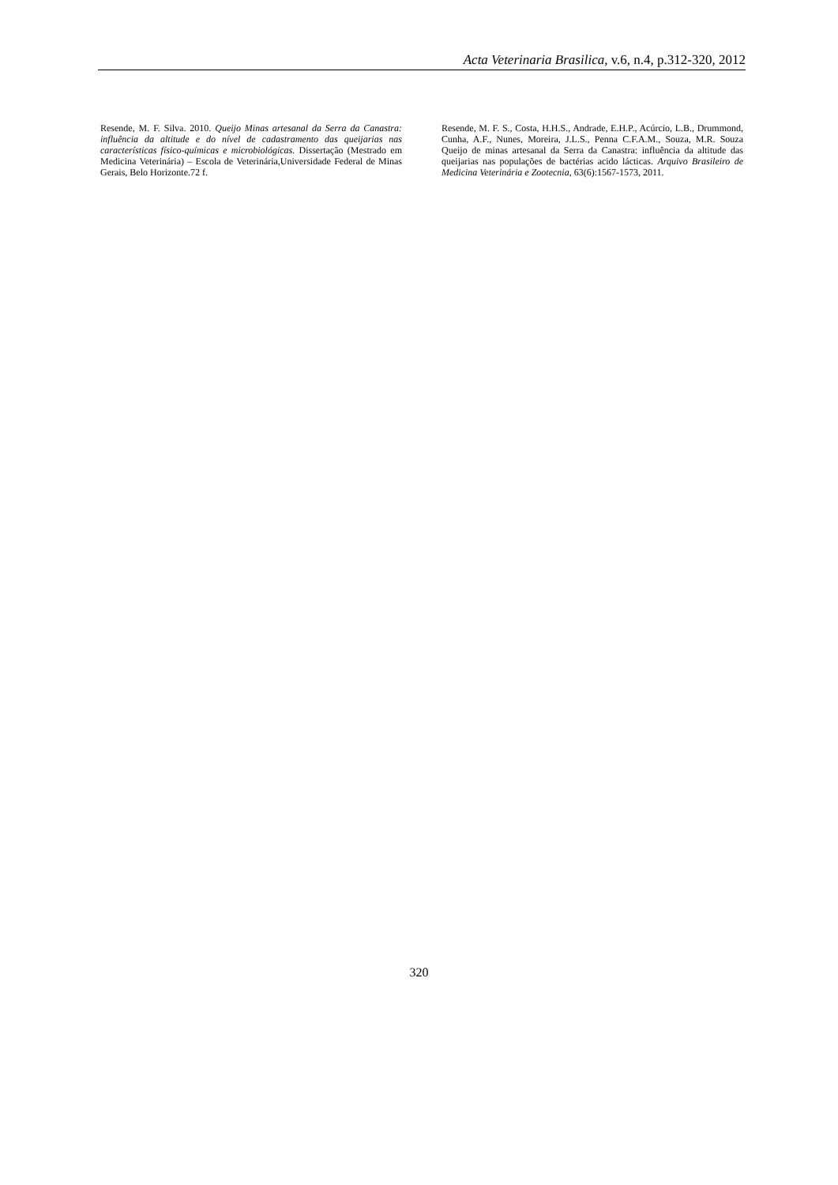Acta Veterinaria Brasilica, v.6, n.4, p.312-320, 2012
Resende, M. F. Silva. 2010. Queijo Minas artesanal da Serra da Canastra: influência da altitude e do nível de cadastramento das queijarias nas características físico-químicas e microbiológicas. Dissertação (Mestrado em Medicina Veterinária) – Escola de Veterinária,Universidade Federal de Minas Gerais, Belo Horizonte.72 f.
Resende, M. F. S., Costa, H.H.S., Andrade, E.H.P., Acúrcio, L.B., Drummond, Cunha, A.F., Nunes, Moreira, J.L.S., Penna C.F.A.M., Souza, M.R. Souza Queijo de minas artesanal da Serra da Canastra: influência da altitude das queijarias nas populações de bactérias acido lácticas. Arquivo Brasileiro de Medicina Veterinária e Zootecnia, 63(6):1567-1573, 2011.
320